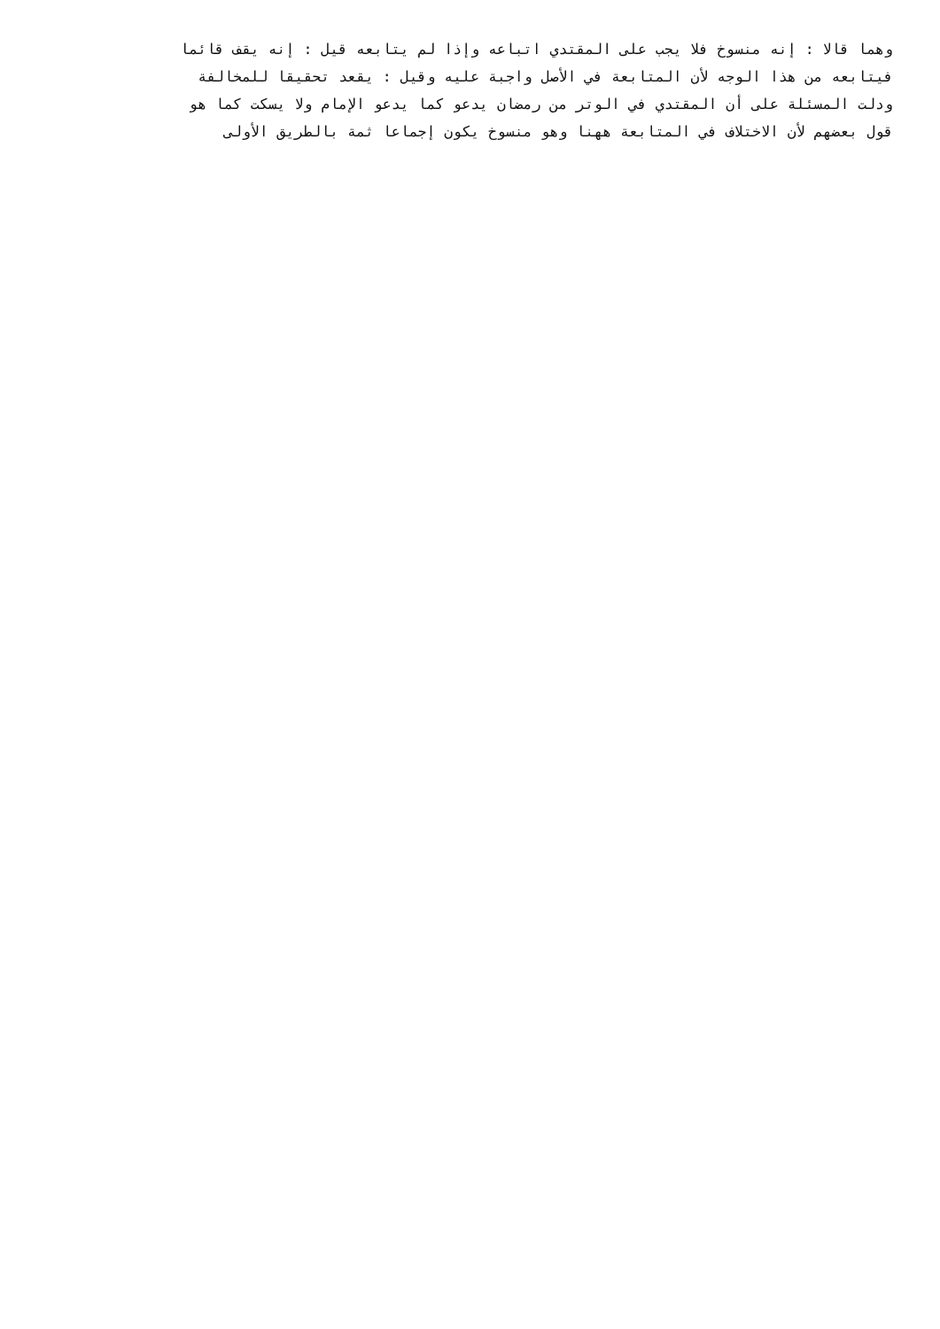وهما قالا : إنه منسوخ فلا يجب على المقتدي اتباعه وإذا لم يتابعه قيل : إنه يقف قائما
فيتابعه من هذا الوجه لأن المتابعة في الأصل واجبة عليه وقيل : يقعد تحقيقا للمخالفة
ودلت المسئلة على أن المقتدي في الوتر من رمضان يدعو كما يدعو الإمام ولا يسكت كما هو
قول بعضهم لأن الاختلاف في المتابعة ههنا وهو منسوخ يكون إجماعا ثمة بالطريق الأولى